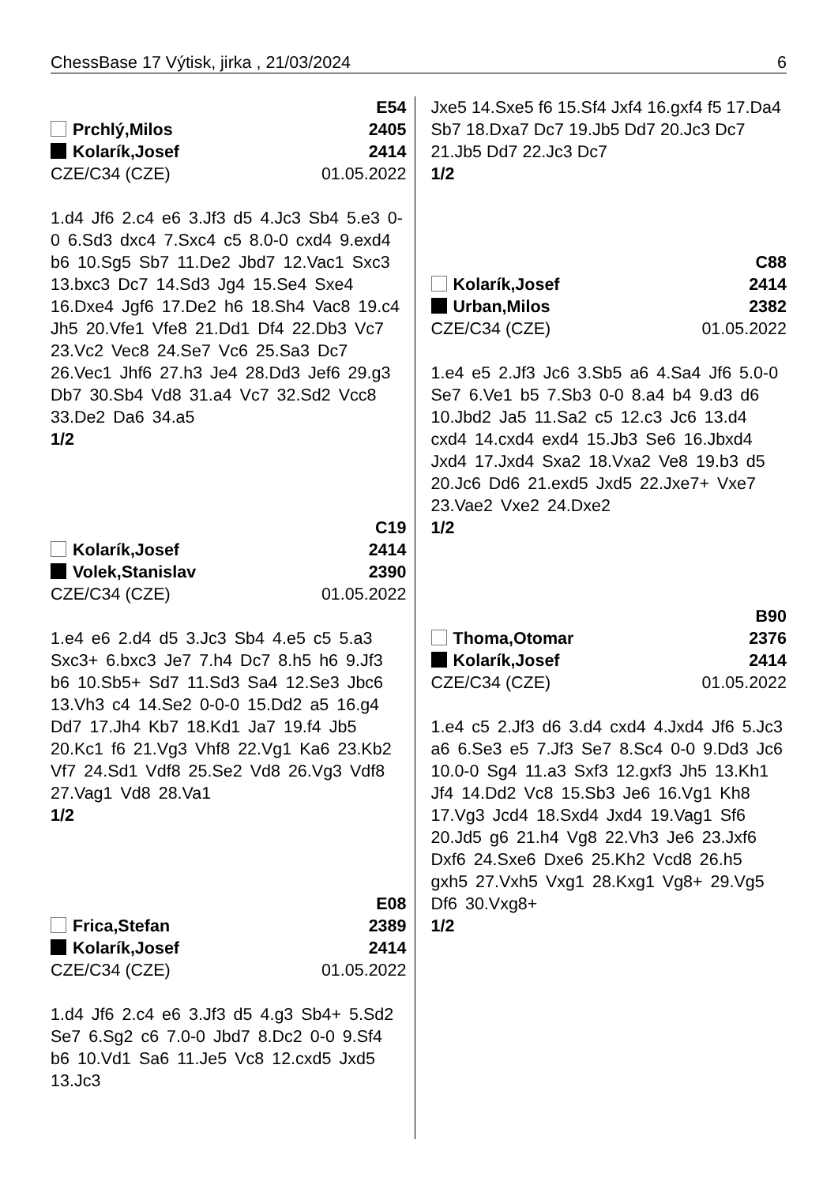ChessBase 17 Výtisk, jirka , 21/03/2024 6
E54
Prchlý,Milos 2405
Kolarík,Josef 2414
CZE/C34 (CZE) 01.05.2022
1.d4 Jf6 2.c4 e6 3.Jf3 d5 4.Jc3 Sb4 5.e3 0-0 6.Sd3 dxc4 7.Sxc4 c5 8.0-0 cxd4 9.exd4 b6 10.Sg5 Sb7 11.De2 Jbd7 12.Vac1 Sxc3 13.bxc3 Dc7 14.Sd3 Jg4 15.Se4 Sxe4 16.Dxe4 Jgf6 17.De2 h6 18.Sh4 Vac8 19.c4 Jh5 20.Vfe1 Vfe8 21.Dd1 Df4 22.Db3 Vc7 23.Vc2 Vec8 24.Se7 Vc6 25.Sa3 Dc7 26.Vec1 Jhf6 27.h3 Je4 28.Dd3 Jef6 29.g3 Db7 30.Sb4 Vd8 31.a4 Vc7 32.Sd2 Vcc8 33.De2 Da6 34.a5
1/2
C19
Kolarík,Josef 2414
Volek,Stanislav 2390
CZE/C34 (CZE) 01.05.2022
1.e4 e6 2.d4 d5 3.Jc3 Sb4 4.e5 c5 5.a3 Sxc3+ 6.bxc3 Je7 7.h4 Dc7 8.h5 h6 9.Jf3 b6 10.Sb5+ Sd7 11.Sd3 Sa4 12.Se3 Jbc6 13.Vh3 c4 14.Se2 0-0-0 15.Dd2 a5 16.g4 Dd7 17.Jh4 Kb7 18.Kd1 Ja7 19.f4 Jb5 20.Kc1 f6 21.Vg3 Vhf8 22.Vg1 Ka6 23.Kb2 Vf7 24.Sd1 Vdf8 25.Se2 Vd8 26.Vg3 Vdf8 27.Vag1 Vd8 28.Va1
1/2
E08
Frica,Stefan 2389
Kolarík,Josef 2414
CZE/C34 (CZE) 01.05.2022
1.d4 Jf6 2.c4 e6 3.Jf3 d5 4.g3 Sb4+ 5.Sd2 Se7 6.Sg2 c6 7.0-0 Jbd7 8.Dc2 0-0 9.Sf4 b6 10.Vd1 Sa6 11.Je5 Vc8 12.cxd5 Jxd5 13.Jc3
Jxe5 14.Sxe5 f6 15.Sf4 Jxf4 16.gxf4 f5 17.Da4 Sb7 18.Dxa7 Dc7 19.Jb5 Dd7 20.Jc3 Dc7 21.Jb5 Dd7 22.Jc3 Dc7
1/2
C88
Kolarík,Josef 2414
Urban,Milos 2382
CZE/C34 (CZE) 01.05.2022
1.e4 e5 2.Jf3 Jc6 3.Sb5 a6 4.Sa4 Jf6 5.0-0 Se7 6.Ve1 b5 7.Sb3 0-0 8.a4 b4 9.d3 d6 10.Jbd2 Ja5 11.Sa2 c5 12.c3 Jc6 13.d4 cxd4 14.cxd4 exd4 15.Jb3 Se6 16.Jbxd4 Jxd4 17.Jxd4 Sxa2 18.Vxa2 Ve8 19.b3 d5 20.Jc6 Dd6 21.exd5 Jxd5 22.Jxe7+ Vxe7 23.Vae2 Vxe2 24.Dxe2
1/2
B90
Thoma,Otomar 2376
Kolarík,Josef 2414
CZE/C34 (CZE) 01.05.2022
1.e4 c5 2.Jf3 d6 3.d4 cxd4 4.Jxd4 Jf6 5.Jc3 a6 6.Se3 e5 7.Jf3 Se7 8.Sc4 0-0 9.Dd3 Jc6 10.0-0 Sg4 11.a3 Sxf3 12.gxf3 Jh5 13.Kh1 Jf4 14.Dd2 Vc8 15.Sb3 Je6 16.Vg1 Kh8 17.Vg3 Jcd4 18.Sxd4 Jxd4 19.Vag1 Sf6 20.Jd5 g6 21.h4 Vg8 22.Vh3 Je6 23.Jxf6 Dxf6 24.Sxe6 Dxe6 25.Kh2 Vcd8 26.h5 gxh5 27.Vxh5 Vxg1 28.Kxg1 Vg8+ 29.Vg5 Df6 30.Vxg8+
1/2